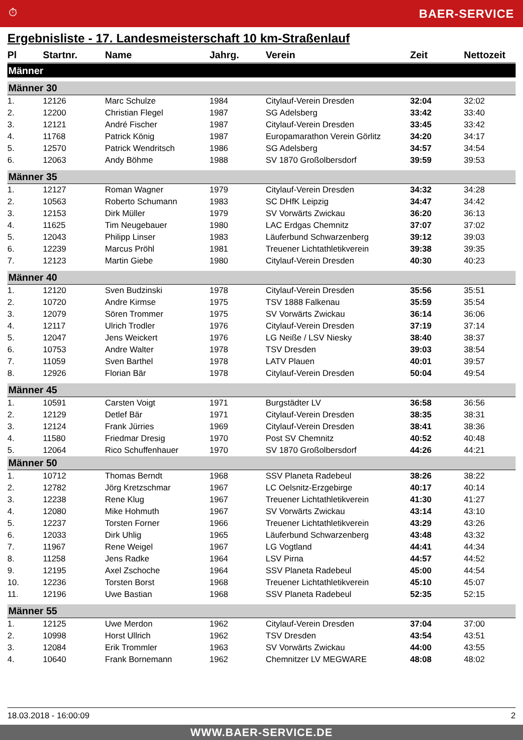⏱ BAER-SERVICE
Ergebnisliste - 17. Landesmeisterschaft 10 km-Straßenlauf
| Pl | Startnr. | Name | Jahrg. | Verein | Zeit | Nettozeit |
| --- | --- | --- | --- | --- | --- | --- |
| Männer | | | | | | |
| Männer 30 | | | | | | |
| 1. | 12126 | Marc Schulze | 1984 | Citylauf-Verein Dresden | 32:04 | 32:02 |
| 2. | 12200 | Christian Flegel | 1987 | SG Adelsberg | 33:42 | 33:40 |
| 3. | 12121 | André Fischer | 1987 | Citylauf-Verein Dresden | 33:45 | 33:42 |
| 4. | 11768 | Patrick König | 1987 | Europamarathon Verein Görlitz | 34:20 | 34:17 |
| 5. | 12570 | Patrick Wendritsch | 1986 | SG Adelsberg | 34:57 | 34:54 |
| 6. | 12063 | Andy Böhme | 1988 | SV 1870 Großolbersdorf | 39:59 | 39:53 |
| Männer 35 | | | | | | |
| 1. | 12127 | Roman Wagner | 1979 | Citylauf-Verein Dresden | 34:32 | 34:28 |
| 2. | 10563 | Roberto Schumann | 1983 | SC DHfK Leipzig | 34:47 | 34:42 |
| 3. | 12153 | Dirk Müller | 1979 | SV Vorwärts Zwickau | 36:20 | 36:13 |
| 4. | 11625 | Tim Neugebauer | 1980 | LAC Erdgas Chemnitz | 37:07 | 37:02 |
| 5. | 12043 | Philipp Linser | 1983 | Läuferbund Schwarzenberg | 39:12 | 39:03 |
| 6. | 12239 | Marcus Pröhl | 1981 | Treuener Lichtathletikverein | 39:38 | 39:35 |
| 7. | 12123 | Martin Giebe | 1980 | Citylauf-Verein Dresden | 40:30 | 40:23 |
| Männer 40 | | | | | | |
| 1. | 12120 | Sven Budzinski | 1978 | Citylauf-Verein Dresden | 35:56 | 35:51 |
| 2. | 10720 | Andre Kirmse | 1975 | TSV 1888 Falkenau | 35:59 | 35:54 |
| 3. | 12079 | Sören Trommer | 1975 | SV Vorwärts Zwickau | 36:14 | 36:06 |
| 4. | 12117 | Ulrich Trodler | 1976 | Citylauf-Verein Dresden | 37:19 | 37:14 |
| 5. | 12047 | Jens Weickert | 1976 | LG Neiße / LSV Niesky | 38:40 | 38:37 |
| 6. | 10753 | Andre Walter | 1978 | TSV Dresden | 39:03 | 38:54 |
| 7. | 11059 | Sven Barthel | 1978 | LATV Plauen | 40:01 | 39:57 |
| 8. | 12926 | Florian Bär | 1978 | Citylauf-Verein Dresden | 50:04 | 49:54 |
| Männer 45 | | | | | | |
| 1. | 10591 | Carsten Voigt | 1971 | Burgstädter LV | 36:58 | 36:56 |
| 2. | 12129 | Detlef Bär | 1971 | Citylauf-Verein Dresden | 38:35 | 38:31 |
| 3. | 12124 | Frank Jürries | 1969 | Citylauf-Verein Dresden | 38:41 | 38:36 |
| 4. | 11580 | Friedmar Dresig | 1970 | Post SV Chemnitz | 40:52 | 40:48 |
| 5. | 12064 | Rico Schuffenhauer | 1970 | SV 1870 Großolbersdorf | 44:26 | 44:21 |
| Männer 50 | | | | | | |
| 1. | 10712 | Thomas Berndt | 1968 | SSV Planeta Radebeul | 38:26 | 38:22 |
| 2. | 12782 | Jörg Kretzschmar | 1967 | LC Oelsnitz-Erzgebirge | 40:17 | 40:14 |
| 3. | 12238 | Rene Klug | 1967 | Treuener Lichtathletikverein | 41:30 | 41:27 |
| 4. | 12080 | Mike Hohmuth | 1967 | SV Vorwärts Zwickau | 43:14 | 43:10 |
| 5. | 12237 | Torsten Forner | 1966 | Treuener Lichtathletikverein | 43:29 | 43:26 |
| 6. | 12033 | Dirk Uhlig | 1965 | Läuferbund Schwarzenberg | 43:48 | 43:32 |
| 7. | 11967 | Rene Weigel | 1967 | LG Vogtland | 44:41 | 44:34 |
| 8. | 11258 | Jens Radke | 1964 | LSV Pirna | 44:57 | 44:52 |
| 9. | 12195 | Axel Zschoche | 1964 | SSV Planeta Radebeul | 45:00 | 44:54 |
| 10. | 12236 | Torsten Borst | 1968 | Treuener Lichtathletikverein | 45:10 | 45:07 |
| 11. | 12196 | Uwe Bastian | 1968 | SSV Planeta Radebeul | 52:35 | 52:15 |
| Männer 55 | | | | | | |
| 1. | 12125 | Uwe Merdon | 1962 | Citylauf-Verein Dresden | 37:04 | 37:00 |
| 2. | 10998 | Horst Ullrich | 1962 | TSV Dresden | 43:54 | 43:51 |
| 3. | 12084 | Erik Trommler | 1963 | SV Vorwärts Zwickau | 44:00 | 43:55 |
| 4. | 10640 | Frank Bornemann | 1962 | Chemnitzer LV MEGWARE | 48:08 | 48:02 |
18.03.2018 - 16:00:09 2
WWW.BAER-SERVICE.DE